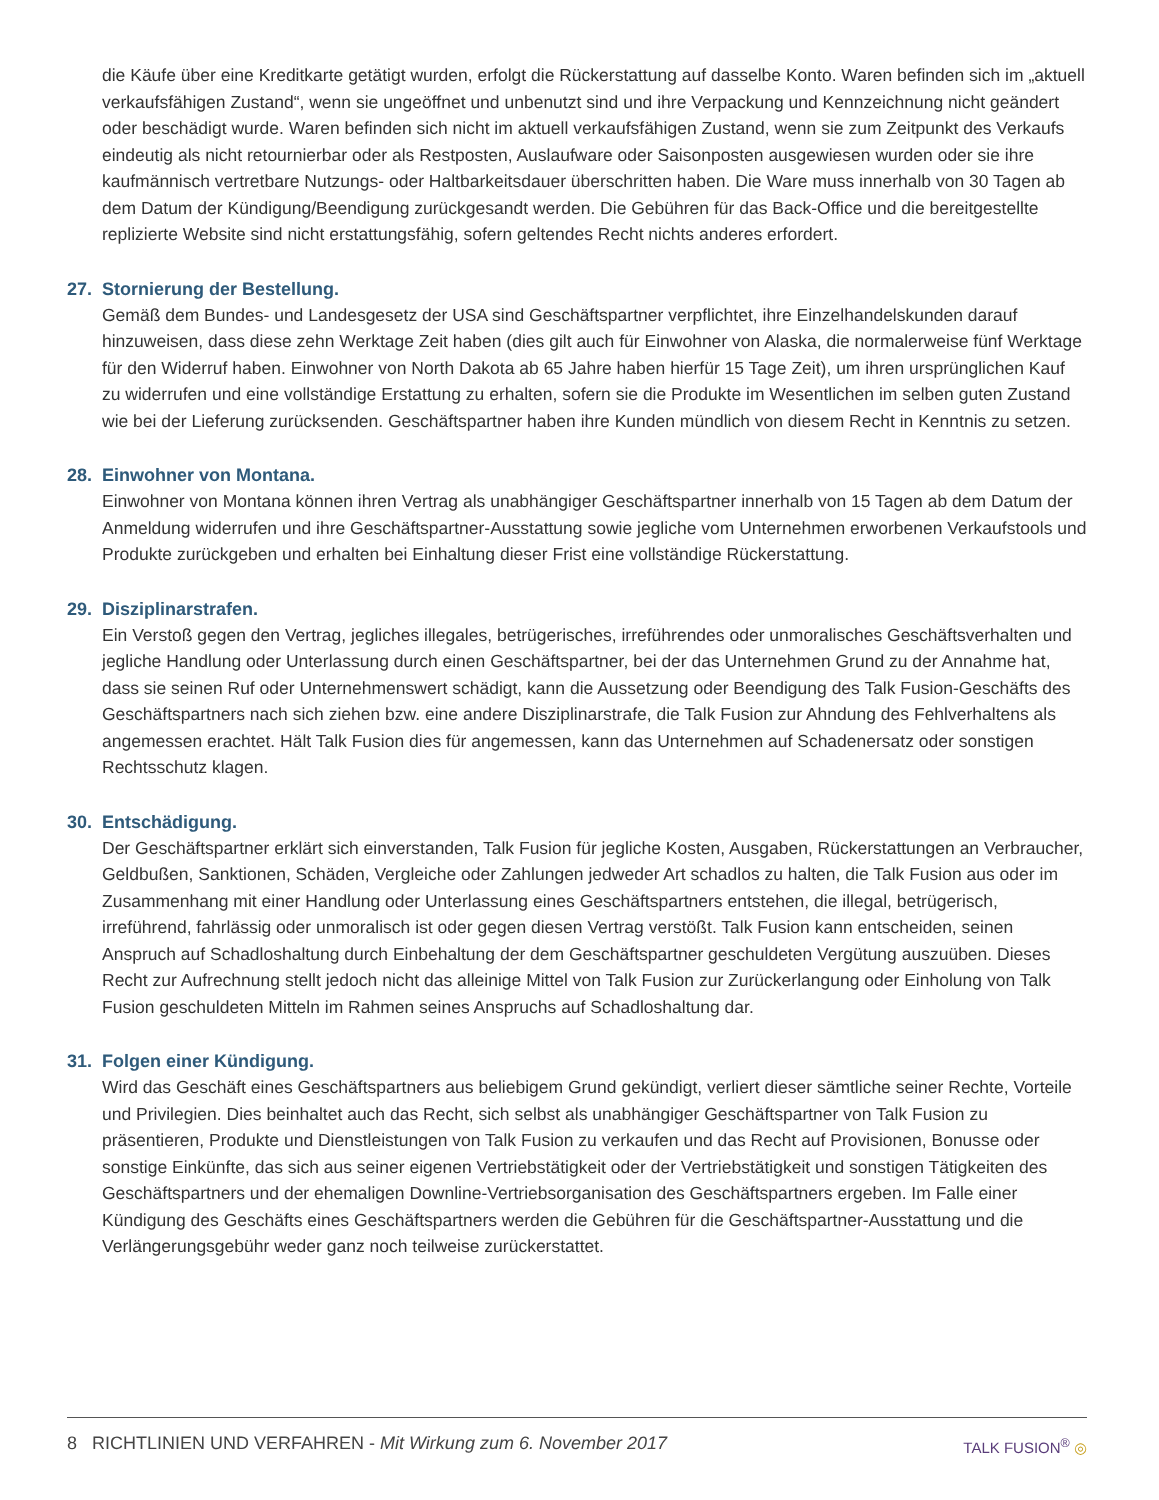die Käufe über eine Kreditkarte getätigt wurden, erfolgt die Rückerstattung auf dasselbe Konto. Waren befinden sich im „aktuell verkaufsfähigen Zustand“, wenn sie ungeöffnet und unbenutzt sind und ihre Verpackung und Kennzeichnung nicht geändert oder beschädigt wurde. Waren befinden sich nicht im aktuell verkaufsfähigen Zustand, wenn sie zum Zeitpunkt des Verkaufs eindeutig als nicht retournierbar oder als Restposten, Auslaufware oder Saisonposten ausgewiesen wurden oder sie ihre kaufmännisch vertretbare Nutzungs- oder Haltbarkeitsdauer überschritten haben. Die Ware muss innerhalb von 30 Tagen ab dem Datum der Kündigung/Beendigung zurückgesandt werden. Die Gebühren für das Back-Office und die bereitgestellte replizierte Website sind nicht erstattungsfähig, sofern geltendes Recht nichts anderes erfordert.
27. Stornierung der Bestellung.
Gemäß dem Bundes- und Landesgesetz der USA sind Geschäftspartner verpflichtet, ihre Einzelhandelskunden darauf hinzuweisen, dass diese zehn Werktage Zeit haben (dies gilt auch für Einwohner von Alaska, die normalerweise fünf Werktage für den Widerruf haben. Einwohner von North Dakota ab 65 Jahre haben hierfür 15 Tage Zeit), um ihren ursprünglichen Kauf zu widerrufen und eine vollständige Erstattung zu erhalten, sofern sie die Produkte im Wesentlichen im selben guten Zustand wie bei der Lieferung zurücksenden. Geschäftspartner haben ihre Kunden mündlich von diesem Recht in Kenntnis zu setzen.
28. Einwohner von Montana.
Einwohner von Montana können ihren Vertrag als unabhängiger Geschäftspartner innerhalb von 15 Tagen ab dem Datum der Anmeldung widerrufen und ihre Geschäftspartner-Ausstattung sowie jegliche vom Unternehmen erworbenen Verkaufstools und Produkte zurückgeben und erhalten bei Einhaltung dieser Frist eine vollständige Rückerstattung.
29. Disziplinarstrafen.
Ein Verstoß gegen den Vertrag, jegliches illegales, betrügerisches, irreführendes oder unmoralisches Geschäftsverhalten und jegliche Handlung oder Unterlassung durch einen Geschäftspartner, bei der das Unternehmen Grund zu der Annahme hat, dass sie seinen Ruf oder Unternehmenswert schädigt, kann die Aussetzung oder Beendigung des Talk Fusion-Geschäfts des Geschäftspartners nach sich ziehen bzw. eine andere Disziplinarstrafe, die Talk Fusion zur Ahndung des Fehlverhaltens als angemessen erachtet. Hält Talk Fusion dies für angemessen, kann das Unternehmen auf Schadenersatz oder sonstigen Rechtsschutz klagen.
30. Entschädigung.
Der Geschäftspartner erklärt sich einverstanden, Talk Fusion für jegliche Kosten, Ausgaben, Rückerstattungen an Verbraucher, Geldbußen, Sanktionen, Schäden, Vergleiche oder Zahlungen jedweder Art schadlos zu halten, die Talk Fusion aus oder im Zusammenhang mit einer Handlung oder Unterlassung eines Geschäftspartners entstehen, die illegal, betrügerisch, irreführend, fahrlässig oder unmoralisch ist oder gegen diesen Vertrag verstößt. Talk Fusion kann entscheiden, seinen Anspruch auf Schadloshaltung durch Einbehaltung der dem Geschäftspartner geschuldeten Vergütung auszuüben. Dieses Recht zur Aufrechnung stellt jedoch nicht das alleinige Mittel von Talk Fusion zur Zurückerlangung oder Einholung von Talk Fusion geschuldeten Mitteln im Rahmen seines Anspruchs auf Schadloshaltung dar.
31. Folgen einer Kündigung.
Wird das Geschäft eines Geschäftspartners aus beliebigem Grund gekündigt, verliert dieser sämtliche seiner Rechte, Vorteile und Privilegien. Dies beinhaltet auch das Recht, sich selbst als unabhängiger Geschäftspartner von Talk Fusion zu präsentieren, Produkte und Dienstleistungen von Talk Fusion zu verkaufen und das Recht auf Provisionen, Bonusse oder sonstige Einkünfte, das sich aus seiner eigenen Vertriebstätigkeit oder der Vertriebstätigkeit und sonstigen Tätigkeiten des Geschäftspartners und der ehemaligen Downline-Vertriebsorganisation des Geschäftspartners ergeben. Im Falle einer Kündigung des Geschäfts eines Geschäftspartners werden die Gebühren für die Geschäftspartner-Ausstattung und die Verlängerungsgebühr weder ganz noch teilweise zurückerstattet.
8 RICHTLINIEN UND VERFAHREN - Mit Wirkung zum 6. November 2017
TALK FUSION<sup>®</sup> ◎